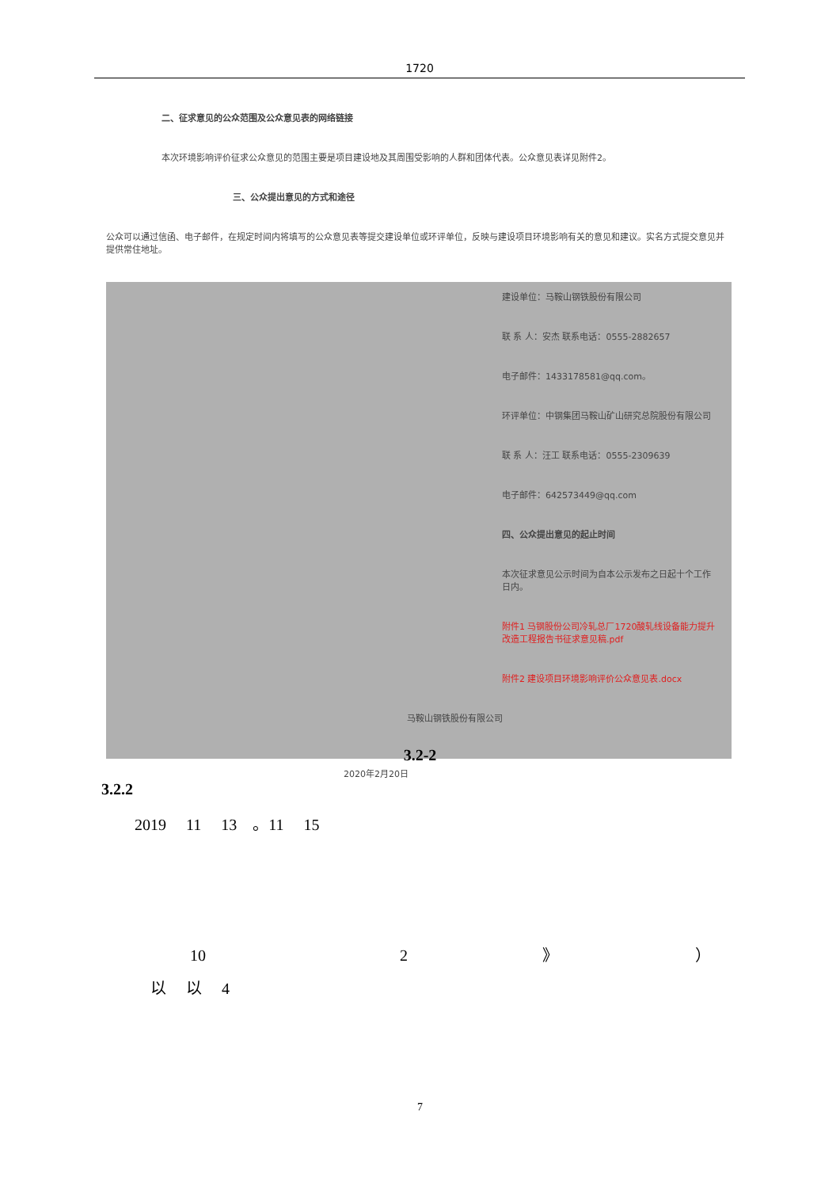1720
二、征求意见的公众范围及公众意见表的网络链接
本次环境影响评价征求公众意见的范围主要是项目建设地及其周围受影响的人群和团体代表。公众意见表详见附件2。
三、公众提出意见的方式和途径
公众可以通过信函、电子邮件，在规定时间内将填写的公众意见表等提交建设单位或环评单位，反映与建设项目环境影响有关的意见和建议。实名方式提交意见并提供常住地址。
建设单位：马鞍山钢铁股份有限公司
联 系 人：安杰 联系电话：0555-2882657
电子邮件：1433178581@qq.com。
环评单位：中钢集团马鞍山矿山研究总院股份有限公司
联 系 人：汪工 联系电话：0555-2309639
电子邮件：642573449@qq.com
四、公众提出意见的起止时间
本次征求意见公示时间为自本公示发布之日起十个工作日内。
附件1 马钢股份公司冷轧总厂1720酸轧线设备能力提升改造工程报告书征求意见稿.pdf
附件2 建设项目环境影响评价公众意见表.docx
马鞍山钢铁股份有限公司
2020年2月20日
3.2-2
3.2.2
2019 11 13 。11 15
10 2 》
）
以 以 4
7